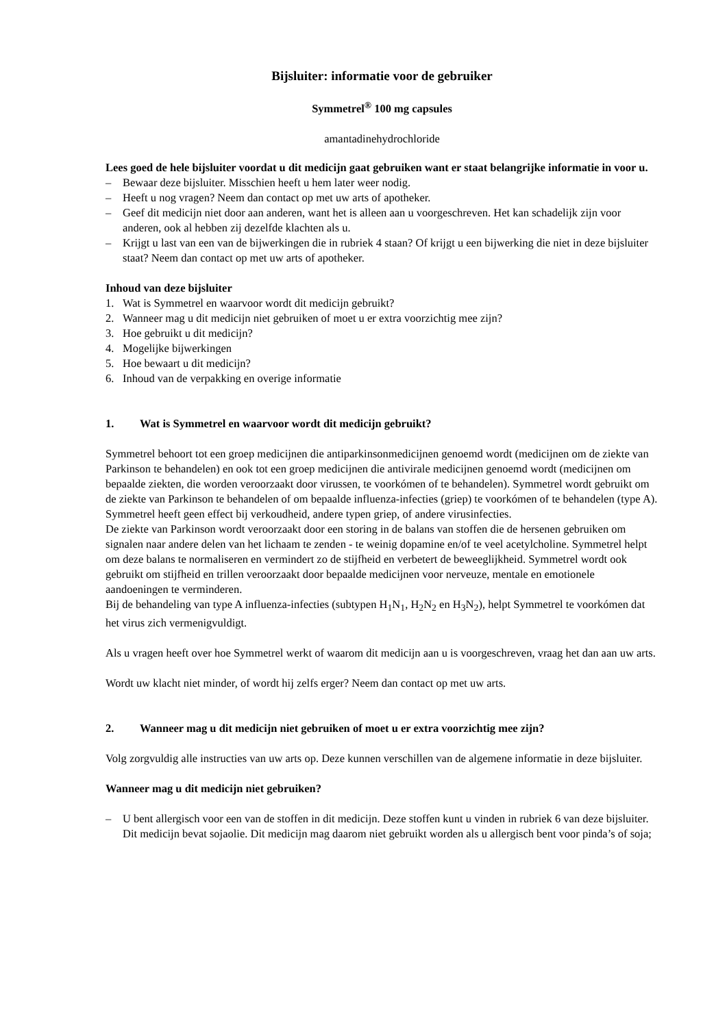Bijsluiter: informatie voor de gebruiker
Symmetrel<sup>®</sup> 100 mg capsules
amantadinehydrochloride
Lees goed de hele bijsluiter voordat u dit medicijn gaat gebruiken want er staat belangrijke informatie in voor u.
– Bewaar deze bijsluiter. Misschien heeft u hem later weer nodig.
– Heeft u nog vragen? Neem dan contact op met uw arts of apotheker.
– Geef dit medicijn niet door aan anderen, want het is alleen aan u voorgeschreven. Het kan schadelijk zijn voor anderen, ook al hebben zij dezelfde klachten als u.
– Krijgt u last van een van de bijwerkingen die in rubriek 4 staan? Of krijgt u een bijwerking die niet in deze bijsluiter staat? Neem dan contact op met uw arts of apotheker.
Inhoud van deze bijsluiter
1. Wat is Symmetrel en waarvoor wordt dit medicijn gebruikt?
2. Wanneer mag u dit medicijn niet gebruiken of moet u er extra voorzichtig mee zijn?
3. Hoe gebruikt u dit medicijn?
4. Mogelijke bijwerkingen
5. Hoe bewaart u dit medicijn?
6. Inhoud van de verpakking en overige informatie
1. Wat is Symmetrel en waarvoor wordt dit medicijn gebruikt?
Symmetrel behoort tot een groep medicijnen die antiparkinsonmedicijnen genoemd wordt (medicijnen om de ziekte van Parkinson te behandelen) en ook tot een groep medicijnen die antivirale medicijnen genoemd wordt (medicijnen om bepaalde ziekten, die worden veroorzaakt door virussen, te voorkómen of te behandelen). Symmetrel wordt gebruikt om de ziekte van Parkinson te behandelen of om bepaalde influenza-infecties (griep) te voorkómen of te behandelen (type A). Symmetrel heeft geen effect bij verkoudheid, andere typen griep, of andere virusinfecties.
De ziekte van Parkinson wordt veroorzaakt door een storing in de balans van stoffen die de hersenen gebruiken om signalen naar andere delen van het lichaam te zenden - te weinig dopamine en/of te veel acetylcholine. Symmetrel helpt om deze balans te normaliseren en vermindert zo de stijfheid en verbetert de beweeglijkheid. Symmetrel wordt ook gebruikt om stijfheid en trillen veroorzaakt door bepaalde medicijnen voor nerveuze, mentale en emotionele aandoeningen te verminderen.
Bij de behandeling van type A influenza-infecties (subtypen H<sub>1</sub>N<sub>1</sub>, H<sub>2</sub>N<sub>2</sub> en H<sub>3</sub>N<sub>2</sub>), helpt Symmetrel te voorkómen dat het virus zich vermenigvuldigt.
Als u vragen heeft over hoe Symmetrel werkt of waarom dit medicijn aan u is voorgeschreven, vraag het dan aan uw arts.
Wordt uw klacht niet minder, of wordt hij zelfs erger? Neem dan contact op met uw arts.
2. Wanneer mag u dit medicijn niet gebruiken of moet u er extra voorzichtig mee zijn?
Volg zorgvuldig alle instructies van uw arts op. Deze kunnen verschillen van de algemene informatie in deze bijsluiter.
Wanneer mag u dit medicijn niet gebruiken?
– U bent allergisch voor een van de stoffen in dit medicijn. Deze stoffen kunt u vinden in rubriek 6 van deze bijsluiter. Dit medicijn bevat sojaolie. Dit medicijn mag daarom niet gebruikt worden als u allergisch bent voor pinda’s of soja;